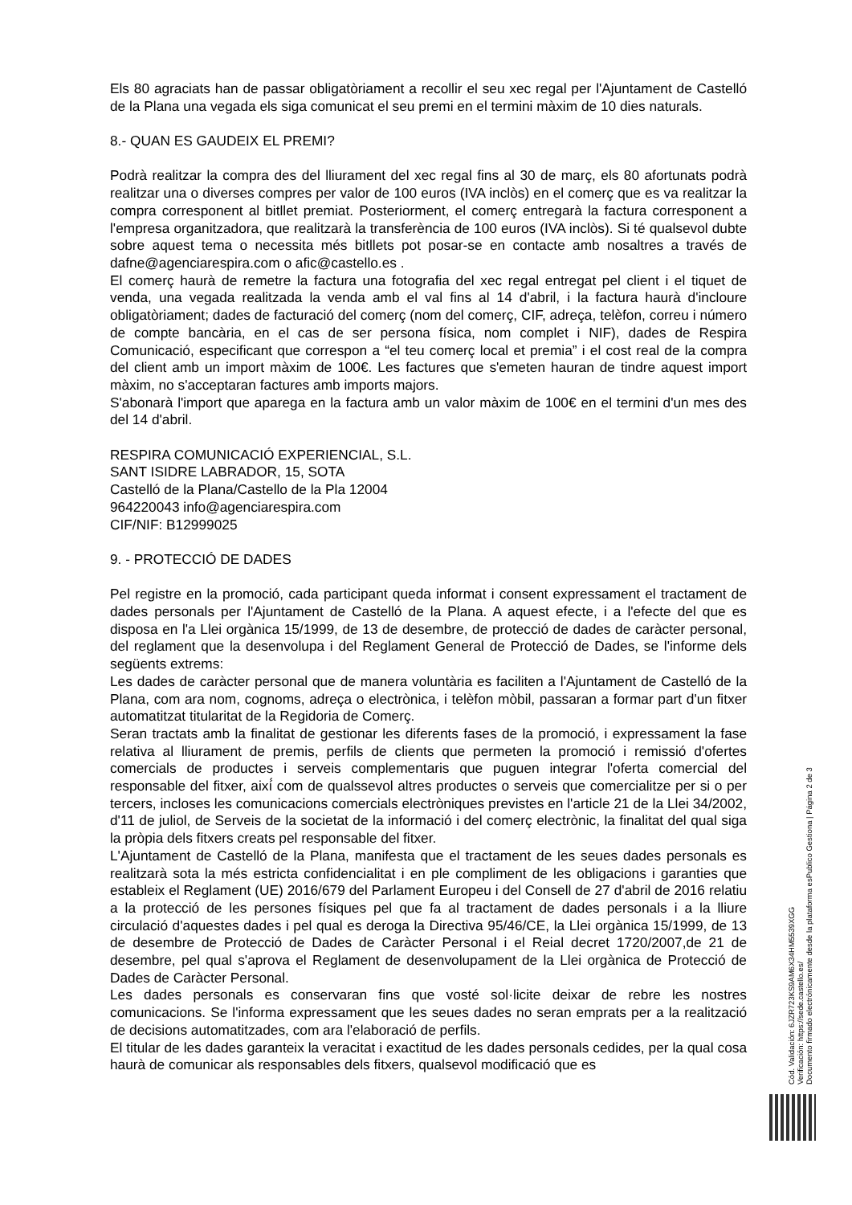Els 80 agraciats han de passar obligatòriament a recollir el seu xec regal per l'Ajuntament de Castelló de la Plana una vegada els siga comunicat el seu premi en el termini màxim de 10 dies naturals.
8.- QUAN ES GAUDEIX EL PREMI?
Podrà realitzar la compra des del lliurament del xec regal fins al 30 de març, els 80 afortunats podrà realitzar una o diverses compres per valor de 100 euros (IVA inclòs) en el comerç que es va realitzar la compra corresponent al bitllet premiat. Posteriorment, el comerç entregarà la factura corresponent a l'empresa organitzadora, que realitzarà la transferència de 100 euros (IVA inclòs). Si té qualsevol dubte sobre aquest tema o necessita més bitllets pot posar-se en contacte amb nosaltres a través de dafne@agenciarespira.com o afic@castello.es .
El comerç haurà de remetre la factura una fotografia del xec regal entregat pel client i el tiquet de venda, una vegada realitzada la venda amb el val fins al 14 d'abril, i la factura haurà d'incloure obligatòriament; dades de facturació del comerç (nom del comerç, CIF, adreça, telèfon, correu i número de compte bancària, en el cas de ser persona física, nom complet i NIF), dades de Respira Comunicació, especificant que correspon a “el teu comerç local et premia” i el cost real de la compra del client amb un import màxim de 100€. Les factures que s'emeten hauran de tindre aquest import màxim, no s'acceptaran factures amb imports majors.
S'abonarà l'import que aparega en la factura amb un valor màxim de 100€ en el termini d'un mes des del 14 d'abril.
RESPIRA COMUNICACIÓ EXPERIENCIAL, S.L.
SANT ISIDRE LABRADOR, 15, SOTA
Castelló de la Plana/Castello de la Pla 12004
964220043 info@agenciarespira.com
CIF/NIF: B12999025
9. - PROTECCIÓ DE DADES
Pel registre en la promoció, cada participant queda informat i consent expressament el tractament de dades personals per l'Ajuntament de Castelló de la Plana. A aquest efecte, i a l'efecte del que es disposa en l'a Llei orgànica 15/1999, de 13 de desembre, de protecció de dades de caràcter personal, del reglament que la desenvolupa i del Reglament General de Protecció de Dades, se l'informe dels següents extrems:
Les dades de caràcter personal que de manera voluntària es faciliten a l'Ajuntament de Castelló de la Plana, com ara nom, cognoms, adreça o electrònica, i telèfon mòbil, passaran a formar part d'un fitxer automatitzat titularitat de la Regidoria de Comerç.
Seran tractats amb la finalitat de gestionar les diferents fases de la promoció, i expressament la fase relativa al lliurament de premis, perfils de clients que permeten la promoció i remissió d'ofertes comercials de productes i serveis complementaris que puguen integrar l'oferta comercial del responsable del fitxer, així́ com de qualssevol altres productes o serveis que comercialitze per si o per tercers, incloses les comunicacions comercials electròniques previstes en l'article 21 de la Llei 34/2002, d'11 de juliol, de Serveis de la societat de la informació i del comerç electrònic, la finalitat del qual siga la pròpia dels fitxers creats pel responsable del fitxer.
L'Ajuntament de Castelló de la Plana, manifesta que el tractament de les seues dades personals es realitzarà sota la més estricta confidencialitat i en ple compliment de les obligacions i garanties que estableix el Reglament (UE) 2016/679 del Parlament Europeu i del Consell de 27 d'abril de 2016 relatiu a la protecció de les persones físiques pel que fa al tractament de dades personals i a la lliure circulació d'aquestes dades i pel qual es deroga la Directiva 95/46/CE, la Llei orgànica 15/1999, de 13 de desembre de Protecció de Dades de Caràcter Personal i el Reial decret 1720/2007,de 21 de desembre, pel qual s'aprova el Reglament de desenvolupament de la Llei orgànica de Protecció de Dades de Caràcter Personal.
Les dades personals es conservaran fins que vosté sol·licite deixar de rebre les nostres comunicacions. Se l'informa expressament que les seues dades no seran emprats per a la realització de decisions automatitzades, com ara l'elaboració de perfils.
El titular de les dades garanteix la veracitat i exactitud de les dades personals cedides, per la qual cosa haurà de comunicar als responsables dels fitxers, qualsevol modificació que es
Cód. Validación: 6JZR723KS9AM6X34HM5539XGG
Verificación: https://sede.castello.es/
Documento firmado electrónicamente desde la plataforma esPublico Gestiona | Página 2 de 3